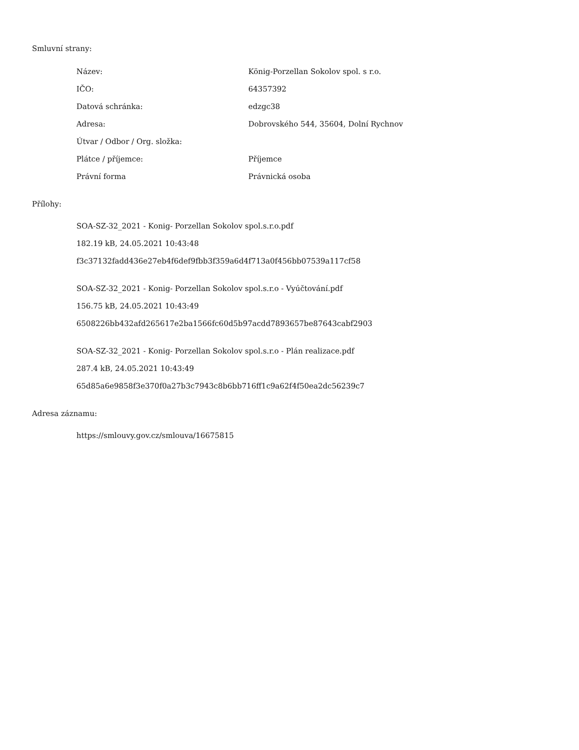Smluvní strany:
| Název: | König-Porzellan Sokolov spol. s r.o. |
| IČO: | 64357392 |
| Datová schránka: | edzgc38 |
| Adresa: | Dobrovského 544, 35604, Dolní Rychnov |
| Útvar / Odbor / Org. složka: | |
| Plátce / příjemce: | Příjemce |
| Právní forma | Právnická osoba |
Přílohy:
SOA-SZ-32_2021 - Konig- Porzellan Sokolov spol.s.r.o.pdf
182.19 kB, 24.05.2021 10:43:48
f3c37132fadd436e27eb4f6def9fbb3f359a6d4f713a0f456bb07539a117cf58
SOA-SZ-32_2021 - Konig- Porzellan Sokolov spol.s.r.o - Vyúčtování.pdf
156.75 kB, 24.05.2021 10:43:49
6508226bb432afd265617e2ba1566fc60d5b97acdd7893657be87643cabf2903
SOA-SZ-32_2021 - Konig- Porzellan Sokolov spol.s.r.o - Plán realizace.pdf
287.4 kB, 24.05.2021 10:43:49
65d85a6e9858f3e370f0a27b3c7943c8b6bb716ff1c9a62f4f50ea2dc56239c7
Adresa záznamu:
https://smlouvy.gov.cz/smlouva/16675815